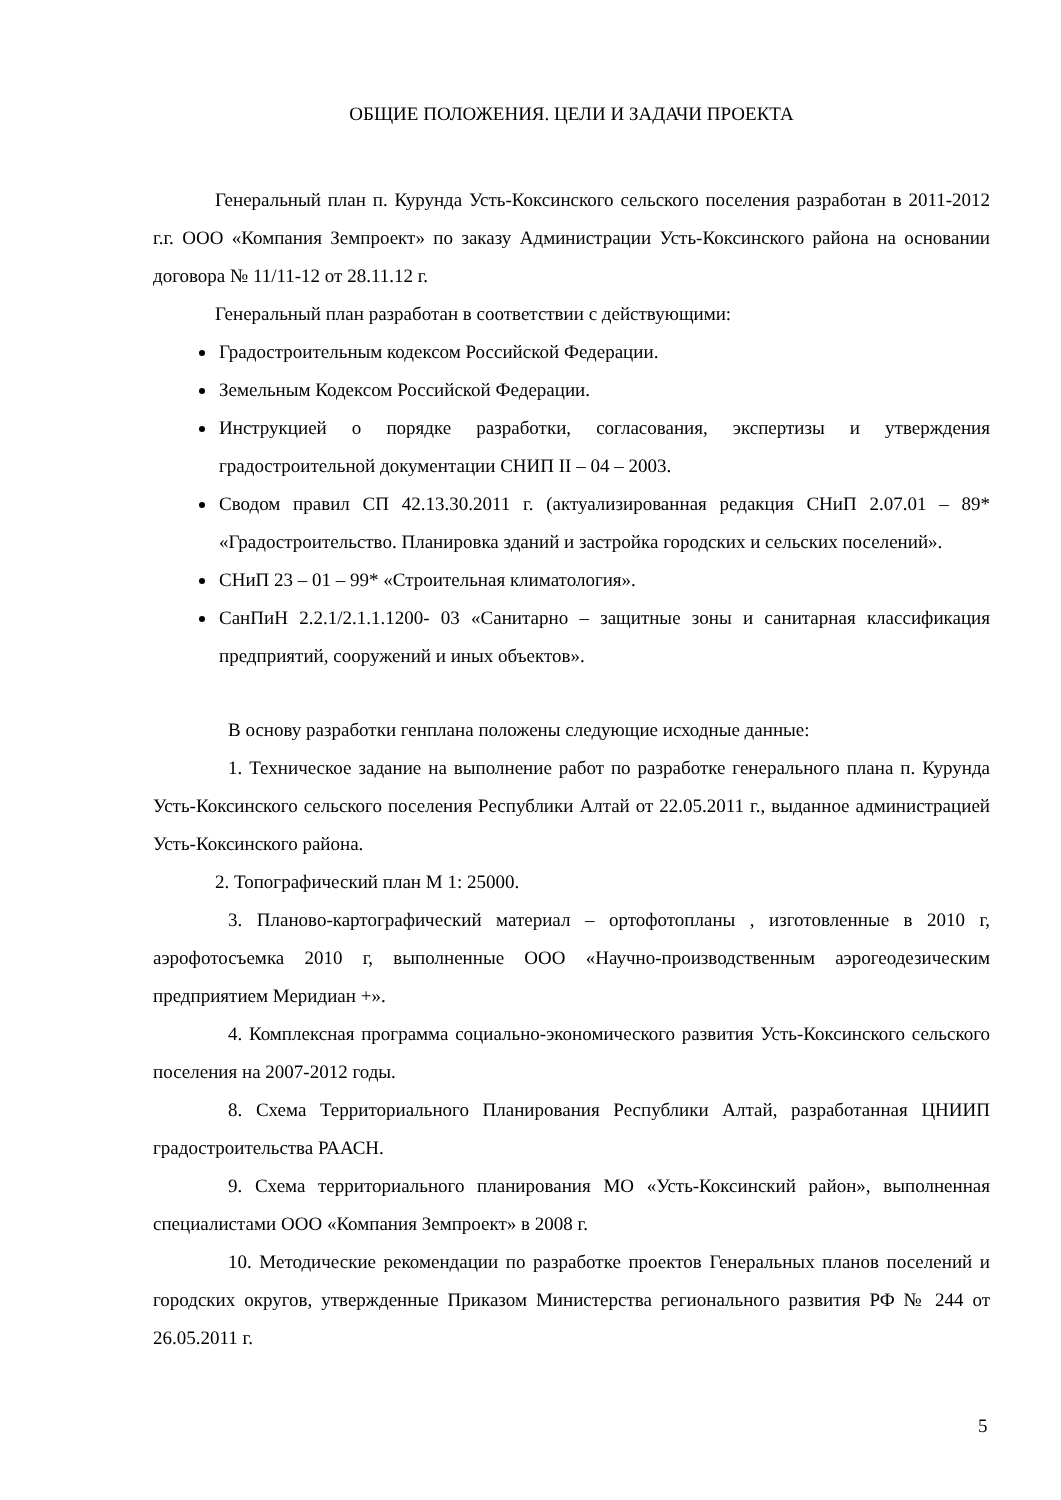ОБЩИЕ ПОЛОЖЕНИЯ. ЦЕЛИ И ЗАДАЧИ ПРОЕКТА
Генеральный план п. Курунда Усть-Коксинского сельского поселения разработан в 2011-2012 г.г. ООО «Компания Земпроект» по заказу Администрации Усть-Коксинского района на основании договора № 11/11-12 от 28.11.12 г.
Генеральный план разработан в соответствии с действующими:
Градостроительным кодексом Российской Федерации.
Земельным Кодексом Российской Федерации.
Инструкцией о порядке разработки, согласования, экспертизы и утверждения градостроительной документации СНИП II – 04 – 2003.
Сводом правил СП 42.13.30.2011 г. (актуализированная редакция СНиП 2.07.01 – 89* «Градостроительство. Планировка зданий и застройка городских и сельских поселений».
СНиП 23 – 01 – 99* «Строительная климатология».
СанПиН 2.2.1/2.1.1.1200- 03 «Санитарно – защитные зоны и санитарная классификация предприятий, сооружений и иных объектов».
В основу разработки генплана положены следующие исходные данные:
1. Техническое задание на выполнение работ по разработке генерального плана п. Курунда Усть-Коксинского сельского поселения Республики Алтай от 22.05.2011 г., выданное администрацией Усть-Коксинского района.
2. Топографический план М 1: 25000.
3. Планово-картографический материал – ортофотопланы , изготовленные в 2010 г, аэрофотосъемка 2010 г, выполненные ООО «Научно-производственным аэрогеодезическим предприятием Меридиан +».
4. Комплексная программа социально-экономического развития Усть-Коксинского сельского поселения на 2007-2012 годы.
8. Схема Территориального Планирования Республики Алтай, разработанная ЦНИИП градостроительства РААСН.
9. Схема территориального планирования МО «Усть-Коксинский район», выполненная специалистами ООО «Компания Земпроект» в 2008 г.
10. Методические рекомендации по разработке проектов Генеральных планов поселений и городских округов, утвержденные Приказом Министерства регионального развития РФ № 244 от 26.05.2011 г.
5